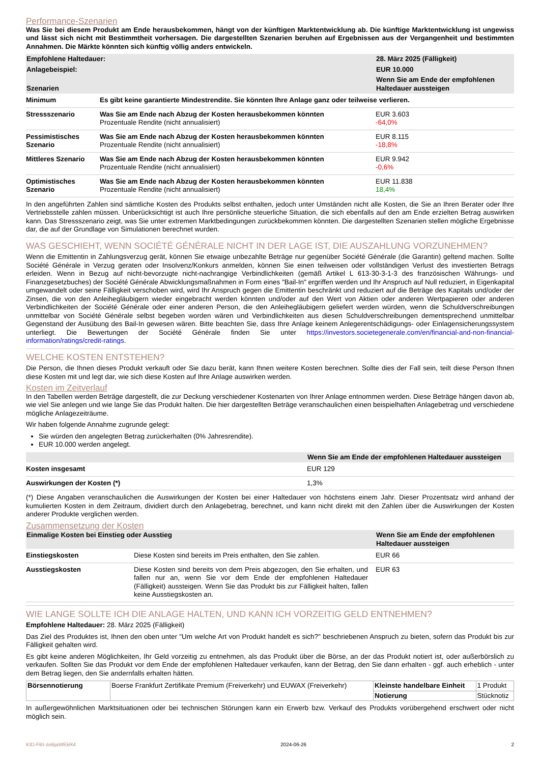Performance-Szenarien
Was Sie bei diesem Produkt am Ende herausbekommen, hängt von der künftigen Marktentwicklung ab. Die künftige Marktentwicklung ist ungewiss und lässt sich nicht mit Bestimmtheit vorhersagen. Die dargestellten Szenarien beruhen auf Ergebnissen aus der Vergangenheit und bestimmten Annahmen. Die Märkte könnten sich künftig völlig anders entwickeln.
| Empfohlene Haltedauer: | | 28. März 2025 (Fälligkeit) |
| --- | --- | --- |
| Anlagebeispiel: | | EUR 10.000 |
| Szenarien | | Wenn Sie am Ende der empfohlenen Haltedauer aussteigen |
| Minimum | Es gibt keine garantierte Mindestrendite. Sie könnten Ihre Anlage ganz oder teilweise verlieren. | |
| Stressszenario | Was Sie am Ende nach Abzug der Kosten herausbekommen könnten Prozentuale Rendite (nicht annualisiert) | EUR 3.603 -64,0% |
| Pessimistisches Szenario | Was Sie am Ende nach Abzug der Kosten herausbekommen könnten Prozentuale Rendite (nicht annualisiert) | EUR 8.115 -18,8% |
| Mittleres Szenario | Was Sie am Ende nach Abzug der Kosten herausbekommen könnten Prozentuale Rendite (nicht annualisiert) | EUR 9.942 -0,6% |
| Optimistisches Szenario | Was Sie am Ende nach Abzug der Kosten herausbekommen könnten Prozentuale Rendite (nicht annualisiert) | EUR 11.838 18,4% |
In den angeführten Zahlen sind sämtliche Kosten des Produkts selbst enthalten, jedoch unter Umständen nicht alle Kosten, die Sie an Ihren Berater oder Ihre Vertriebsstelle zahlen müssen. Unberücksichtigt ist auch Ihre persönliche steuerliche Situation, die sich ebenfalls auf den am Ende erzielten Betrag auswirken kann. Das Stressszenario zeigt, was Sie unter extremen Marktbedingungen zurückbekommen könnten. Die dargestellten Szenarien stellen mögliche Ergebnisse dar, die auf der Grundlage von Simulationen berechnet wurden.
WAS GESCHIEHT, WENN SOCIÉTÉ GÉNÉRALE NICHT IN DER LAGE IST, DIE AUSZAHLUNG VORZUNEHMEN?
Wenn die Emittentin in Zahlungsverzug gerät, können Sie etwaige unbezahlte Beträge nur gegenüber Société Générale (die Garantin) geltend machen. Sollte Société Générale in Verzug geraten oder Insolvenz/Konkurs anmelden, können Sie einen teilweisen oder vollständigen Verlust des investierten Betrags erleiden. Wenn in Bezug auf nicht-bevorzugte nicht-nachrangige Verbindlichkeiten (gemäß Artikel L 613-30-3-1-3 des französischen Währungs- und Finanzgesetzbuches) der Société Générale Abwicklungsmaßnahmen in Form eines "Bail-In" ergriffen werden und Ihr Anspruch auf Null reduziert, in Eigenkapital umgewandelt oder seine Fälligkeit verschoben wird, wird Ihr Anspruch gegen die Emittentin beschränkt und reduziert auf die Beträge des Kapitals und/oder der Zinsen, die von den Anleihegläubigern wieder eingebracht werden könnten und/oder auf den Wert von Aktien oder anderen Wertpapieren oder anderen Verbindlichkeiten der Société Générale oder einer anderen Person, die den Anleihegläubigern geliefert werden würden, wenn die Schuldverschreibungen unmittelbar von Société Générale selbst begeben worden wären und Verbindlichkeiten aus diesen Schuldverschreibungen dementsprechend unmittelbar Gegenstand der Ausübung des Bail-In gewesen wären. Bitte beachten Sie, dass Ihre Anlage keinem Anlegerentschädigungs- oder Einlagensicherungssystem unterliegt. Die Bewertungen der Société Générale finden Sie unter https://investors.societegenerale.com/en/financial-and-non-financial-information/ratings/credit-ratings.
WELCHE KOSTEN ENTSTEHEN?
Die Person, die Ihnen dieses Produkt verkauft oder Sie dazu berät, kann Ihnen weitere Kosten berechnen. Sollte dies der Fall sein, teilt diese Person Ihnen diese Kosten mit und legt dar, wie sich diese Kosten auf Ihre Anlage auswirken werden.
Kosten im Zeitverlauf
In den Tabellen werden Beträge dargestellt, die zur Deckung verschiedener Kostenarten von Ihrer Anlage entnommen werden. Diese Beträge hängen davon ab, wie viel Sie anlegen und wie lange Sie das Produkt halten. Die hier dargestellten Beträge veranschaulichen einen beispielhaften Anlagebetrag und verschiedene mögliche Anlagezeiträume.
Wir haben folgende Annahme zugrunde gelegt:
Sie würden den angelegten Betrag zurückerhalten (0% Jahresrendite).
EUR 10.000 werden angelegt.
| | Wenn Sie am Ende der empfohlenen Haltedauer aussteigen |
| --- | --- |
| Kosten insgesamt | EUR 129 |
| Auswirkungen der Kosten (*) | 1,3% |
(*) Diese Angaben veranschaulichen die Auswirkungen der Kosten bei einer Haltedauer von höchstens einem Jahr. Dieser Prozentsatz wird anhand der kumulierten Kosten in dem Zeitraum, dividiert durch den Anlagebetrag, berechnet, und kann nicht direkt mit den Zahlen über die Auswirkungen der Kosten anderer Produkte verglichen werden.
Zusammensetzung der Kosten
| Einmalige Kosten bei Einstieg oder Ausstieg | | Wenn Sie am Ende der empfohlenen Haltedauer aussteigen |
| --- | --- | --- |
| Einstiegskosten | Diese Kosten sind bereits im Preis enthalten, den Sie zahlen. | EUR 66 |
| Ausstiegskosten | Diese Kosten sind bereits von dem Preis abgezogen, den Sie erhalten, und fallen nur an, wenn Sie vor dem Ende der empfohlenen Haltedauer (Fälligkeit) aussteigen. Wenn Sie das Produkt bis zur Fälligkeit halten, fallen keine Ausstiegskosten an. | EUR 63 |
WIE LANGE SOLLTE ICH DIE ANLAGE HALTEN, UND KANN ICH VORZEITIG GELD ENTNEHMEN?
Empfohlene Haltedauer: 28. März 2025 (Fälligkeit)
Das Ziel des Produktes ist, Ihnen den oben unter "Um welche Art von Produkt handelt es sich?" beschriebenen Anspruch zu bieten, sofern das Produkt bis zur Fälligkeit gehalten wird.
Es gibt keine anderen Möglichkeiten, Ihr Geld vorzeitig zu entnehmen, als das Produkt über die Börse, an der das Produkt notiert ist, oder außerbörslich zu verkaufen. Sollten Sie das Produkt vor dem Ende der empfohlenen Haltedauer verkaufen, kann der Betrag, den Sie dann erhalten - ggf. auch erheblich - unter dem Betrag liegen, den Sie andernfalls erhalten hätten.
| Börsennotierung | Boerse Frankfurt Zertifikate Premium (Freiverkehr) und EUWAX (Freiverkehr) | Kleinste handelbare Einheit | 1 Produkt |
| | | Notierung | Stücknotiz |
In außergewöhnlichen Marktsituationen oder bei technischen Störungen kann ein Erwerb bzw. Verkauf des Produkts vorübergehend erschwert oder nicht möglich sein.
KID-FBI-zeBjaWEkR4 2024-06-26 2